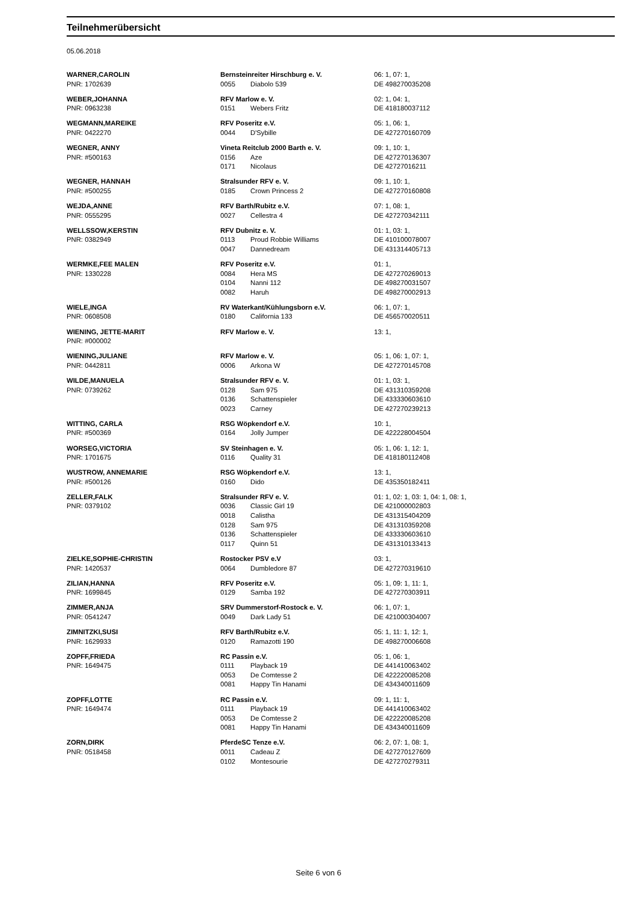Teilnehmerübersicht
05.06.2018
| WARNER,CAROLIN | Bernsteinreiter Hirschburg e. V. | | 06: 1, 07: 1, |
| PNR: 1702639 | 0055 | Diabolo 539 | DE 498270035208 |
| WEBER,JOHANNA | RFV Marlow e. V. | | 02: 1, 04: 1, |
| PNR: 0963238 | 0151 | Webers Fritz | DE 418180037112 |
| WEGMANN,MAREIKE | RFV Poseritz e.V. | | 05: 1, 06: 1, |
| PNR: 0422270 | 0044 | D'Sybille | DE 427270160709 |
| WEGNER, ANNY | Vineta Reitclub 2000 Barth e. V. | | 09: 1, 10: 1, |
| PNR: #500163 | 0156 | Aze | DE 427270136307 |
| | 0171 | Nicolaus | DE 42727016211 |
| WEGNER, HANNAH | Stralsunder RFV e. V. | | 09: 1, 10: 1, |
| PNR: #500255 | 0185 | Crown Princess 2 | DE 427270160808 |
| WEJDA,ANNE | RFV Barth/Rubitz e.V. | | 07: 1, 08: 1, |
| PNR: 0555295 | 0027 | Cellestra 4 | DE 427270342111 |
| WELLSSOW,KERSTIN | RFV Dubnitz e. V. | | 01: 1, 03: 1, |
| PNR: 0382949 | 0113 | Proud Robbie Williams | DE 410100078007 |
| | 0047 | Dannedream | DE 431314405713 |
| WERMKE,FEE MALEN | RFV Poseritz e.V. | | 01: 1, |
| PNR: 1330228 | 0084 | Hera MS | DE 427270269013 |
| | 0104 | Nanni 112 | DE 498270031507 |
| | 0082 | Haruh | DE 498270002913 |
| WIELE,INGA | RV Waterkant/Kühlungsborn e.V. | | 06: 1, 07: 1, |
| PNR: 0608508 | 0180 | California 133 | DE 456570020511 |
| WIENING, JETTE-MARIT | RFV Marlow e. V. | | 13: 1, |
| PNR: #000002 | | | |
| WIENING,JULIANE | RFV Marlow e. V. | | 05: 1, 06: 1, 07: 1, |
| PNR: 0442811 | 0006 | Arkona W | DE 427270145708 |
| WILDE,MANUELA | Stralsunder RFV e. V. | | 01: 1, 03: 1, |
| PNR: 0739262 | 0128 | Sam 975 | DE 431310359208 |
| | 0136 | Schattenspieler | DE 433330603610 |
| | 0023 | Carney | DE 427270239213 |
| WITTING, CARLA | RSG Wöpkendorf e.V. | | 10: 1, |
| PNR: #500369 | 0164 | Jolly Jumper | DE 422228004504 |
| WORSEG,VICTORIA | SV Steinhagen e. V. | | 05: 1, 06: 1, 12: 1, |
| PNR: 1701675 | 0116 | Quality 31 | DE 418180112408 |
| WUSTROW, ANNEMARIE | RSG Wöpkendorf e.V. | | 13: 1, |
| PNR: #500126 | 0160 | Dido | DE 435350182411 |
| ZELLER,FALK | Stralsunder RFV e. V. | | 01: 1, 02: 1, 03: 1, 04: 1, 08: 1, |
| PNR: 0379102 | 0036 | Classic Girl 19 | DE 421000002803 |
| | 0018 | Calistha | DE 431315404209 |
| | 0128 | Sam 975 | DE 431310359208 |
| | 0136 | Schattenspieler | DE 433330603610 |
| | 0117 | Quinn 51 | DE 431310133413 |
| ZIELKE,SOPHIE-CHRISTIN | Rostocker PSV e.V | | 03: 1, |
| PNR: 1420537 | 0064 | Dumbledore 87 | DE 427270319610 |
| ZILIAN,HANNA | RFV Poseritz e.V. | | 05: 1, 09: 1, 11: 1, |
| PNR: 1699845 | 0129 | Samba 192 | DE 427270303911 |
| ZIMMER,ANJA | SRV Dummerstorf-Rostock e. V. | | 06: 1, 07: 1, |
| PNR: 0541247 | 0049 | Dark Lady 51 | DE 421000304007 |
| ZIMNITZKI,SUSI | RFV Barth/Rubitz e.V. | | 05: 1, 11: 1, 12: 1, |
| PNR: 1629933 | 0120 | Ramazotti 190 | DE 498270006608 |
| ZOPFF,FRIEDA | RC Passin e.V. | | 05: 1, 06: 1, |
| PNR: 1649475 | 0111 | Playback 19 | DE 441410063402 |
| | 0053 | De Comtesse 2 | DE 422220085208 |
| | 0081 | Happy Tin Hanami | DE 434340011609 |
| ZOPFF,LOTTE | RC Passin e.V. | | 09: 1, 11: 1, |
| PNR: 1649474 | 0111 | Playback 19 | DE 441410063402 |
| | 0053 | De Comtesse 2 | DE 422220085208 |
| | 0081 | Happy Tin Hanami | DE 434340011609 |
| ZORN,DIRK | PferdeSC Tenze e.V. | | 06: 2, 07: 1, 08: 1, |
| PNR: 0518458 | 0011 | Cadeau Z | DE 427270127609 |
| | 0102 | Montesourie | DE 427270279311 |
Seite 6 von 6